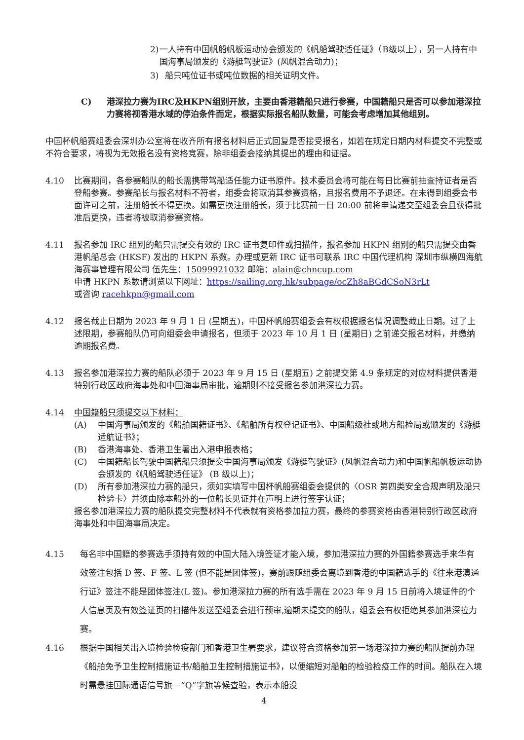2) 一人持有中国帆船帆板运动协会颁发的《帆船驾驶适任证》（B级以上），另一人持有中国海事局颁发的《游艇驾驶证》(风帆混合动力)；
3) 船只吨位证书或吨位数据的相关证明文件。
C) 港深拉力赛为IRC及HKPN组别开放，主要由香港籍船只进行参赛，中国籍船只是否可以参加港深拉力赛将视香港水域的停泊条件而定，根据实际报名船队数量，可能会考虑增加其他组别。
中国杯帆船赛组委会深圳办公室将在收齐所有报名材料后正式回复是否接受报名，如若在规定日期内材料提交不完整或不符合要求，将视为无效报名没有资格竞赛，除非组委会接纳其提出的理由和证据。
4.10 比赛期间，各参赛船队的船长需携带驾船适任能力证书原件。技术委员会将可能在每日比赛前抽查持证者是否登船参赛。参赛船长与报名材料不符者，组委会将取消其参赛资格，且报名费用不予退还。在未得到组委会书面许可之前，注册船长不得更换。如需更换注册船长，须于比赛前一日 20:00 前将申请递交至组委会且获得批准后更换，违者将被取消参赛资格。
4.11 报名参加 IRC 组别的船只需提交有效的 IRC 证书复印件或扫描件，报名参加 HKPN 组别的船只需提交由香港帆船总会 (HKSF) 发出的 HKPN 系数。办理或更新 IRC 证书可联系 IRC 中国代理机构 深圳市纵横四海航海赛事管理有限公司 伍先生：15099921032 邮箱：alain@chncup.com
申请 HKPN 系数请浏览以下网址：https://sailing.org.hk/subpage/ocZh8aBGdCSoN3rLt
或咨询 racehkpn@gmail.com
4.12 报名截止日期为 2023 年 9 月 1 日 (星期五)，中国杯帆船赛组委会有权根据报名情况调整截止日期。过了上述限期，参赛船队仍可向组委会申请报名，但须于 2023 年 10 月 1 日 (星期日) 之前递交报名材料，并缴纳逾期报名费。
4.13 报名参加港深拉力赛的船队必须于 2023 年 9 月 15 日 (星期五) 之前提交第 4.9 条规定的对应材料提供香港特别行政区政府海事处和中国海事局审批，逾期则不接受报名参加港深拉力赛。
4.14 中国籍船只须提交以下材料：
(A) 中国海事局颁发的《船舶国籍证书》、《船舶所有权登记证书》、中国船级社或地方船检局或颁发的《游艇适航证书》；
(B) 香港海事处、香港卫生署出入港申报表格；
(C) 中国籍船长驾驶中国籍船只须提交中国海事局颁发《游艇驾驶证》(风帆混合动力)和中国帆船帆板运动协会颁发的《帆船驾驶适任证》 (B 级以上)；
(D) 所有参加港深拉力赛的船只，须如实填写中国杯帆船赛组委会提供的〈OSR 第四类安全合规声明及船只检验卡〉并须由除本船外的一位船长见证并在声明上进行签字认证；
报名参加港深拉力赛的船队提交完整材料不代表就有资格参加拉力赛，最终的参赛资格由香港特别行政区政府海事处和中国海事局决定。
4.15 每名非中国籍的参赛选手须持有效的中国大陆入境签证才能入境，参加港深拉力赛的外国籍参赛选手来华有效签注包括 D 签、F 签、L 签 (但不能是团体签)，赛前跟随组委会离境到香港的中国籍选手的《往来港澳通行证》签注不能是团体签注(L 签)。参加港深拉力赛的所有选手需在 2023 年 9 月 15 日前将入境证件的个人信息页及有效签证页的扫描件发送至组委会进行预审,逾期未提交的船队，组委会有权拒绝其参加港深拉力赛。
4.16 根据中国相关出入境检验检疫部门和香港卫生署要求，建议符合资格参加第一场港深拉力赛的船队提前办理《船舶免予卫生控制措施证书/船舶卫生控制措施证书》，以便缩短对船舶的检验检疫工作的时间。船队在入境时需悬挂国际通语信号旗—“Q”字旗等候查验，表示本船没
4